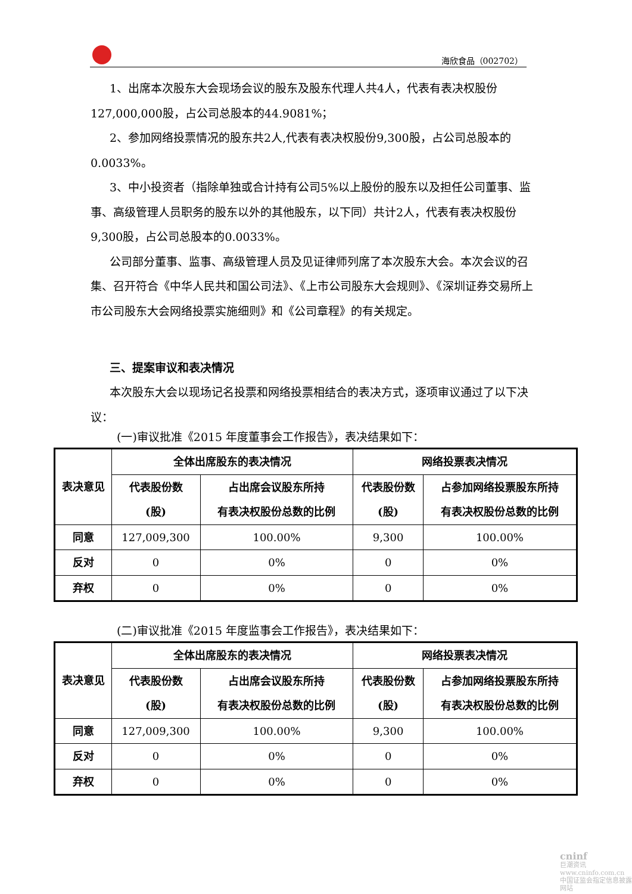海欣食品（002702）
1、出席本次股东大会现场会议的股东及股东代理人共4人，代表有表决权股份127,000,000股，占公司总股本的44.9081%；
2、参加网络投票情况的股东共2人,代表有表决权股份9,300股，占公司总股本的0.0033%。
3、中小投资者（指除单独或合计持有公司5%以上股份的股东以及担任公司董事、监事、高级管理人员职务的股东以外的其他股东，以下同）共计2人，代表有表决权股份9,300股，占公司总股本的0.0033%。
公司部分董事、监事、高级管理人员及见证律师列席了本次股东大会。本次会议的召集、召开符合《中华人民共和国公司法》、《上市公司股东大会规则》、《深圳证券交易所上市公司股东大会网络投票实施细则》和《公司章程》的有关规定。
三、提案审议和表决情况
本次股东大会以现场记名投票和网络投票相结合的表决方式，逐项审议通过了以下决议：
(一)审议批准《2015 年度董事会工作报告》，表决结果如下：
| 表决意见 | 全体出席股东的表决情况 | | 网络投票表决情况 | |
| --- | --- | --- | --- | --- |
| | 代表股份数 (股) | 占出席会议股东所持 有表决权股份总数的比例 | 代表股份数 (股) | 占参加网络投票股东所持 有表决权股份总数的比例 |
| 同意 | 127,009,300 | 100.00% | 9,300 | 100.00% |
| 反对 | 0 | 0% | 0 | 0% |
| 弃权 | 0 | 0% | 0 | 0% |
(二)审议批准《2015 年度监事会工作报告》，表决结果如下：
| 表决意见 | 全体出席股东的表决情况 | | 网络投票表决情况 | |
| --- | --- | --- | --- | --- |
| | 代表股份数 (股) | 占出席会议股东所持 有表决权股份总数的比例 | 代表股份数 (股) | 占参加网络投票股东所持 有表决权股份总数的比例 |
| 同意 | 127,009,300 | 100.00% | 9,300 | 100.00% |
| 反对 | 0 | 0% | 0 | 0% |
| 弃权 | 0 | 0% | 0 | 0% |
cninf
巨潮资讯
www.cninfo.com.cn
中国证监会指定信息披露网站